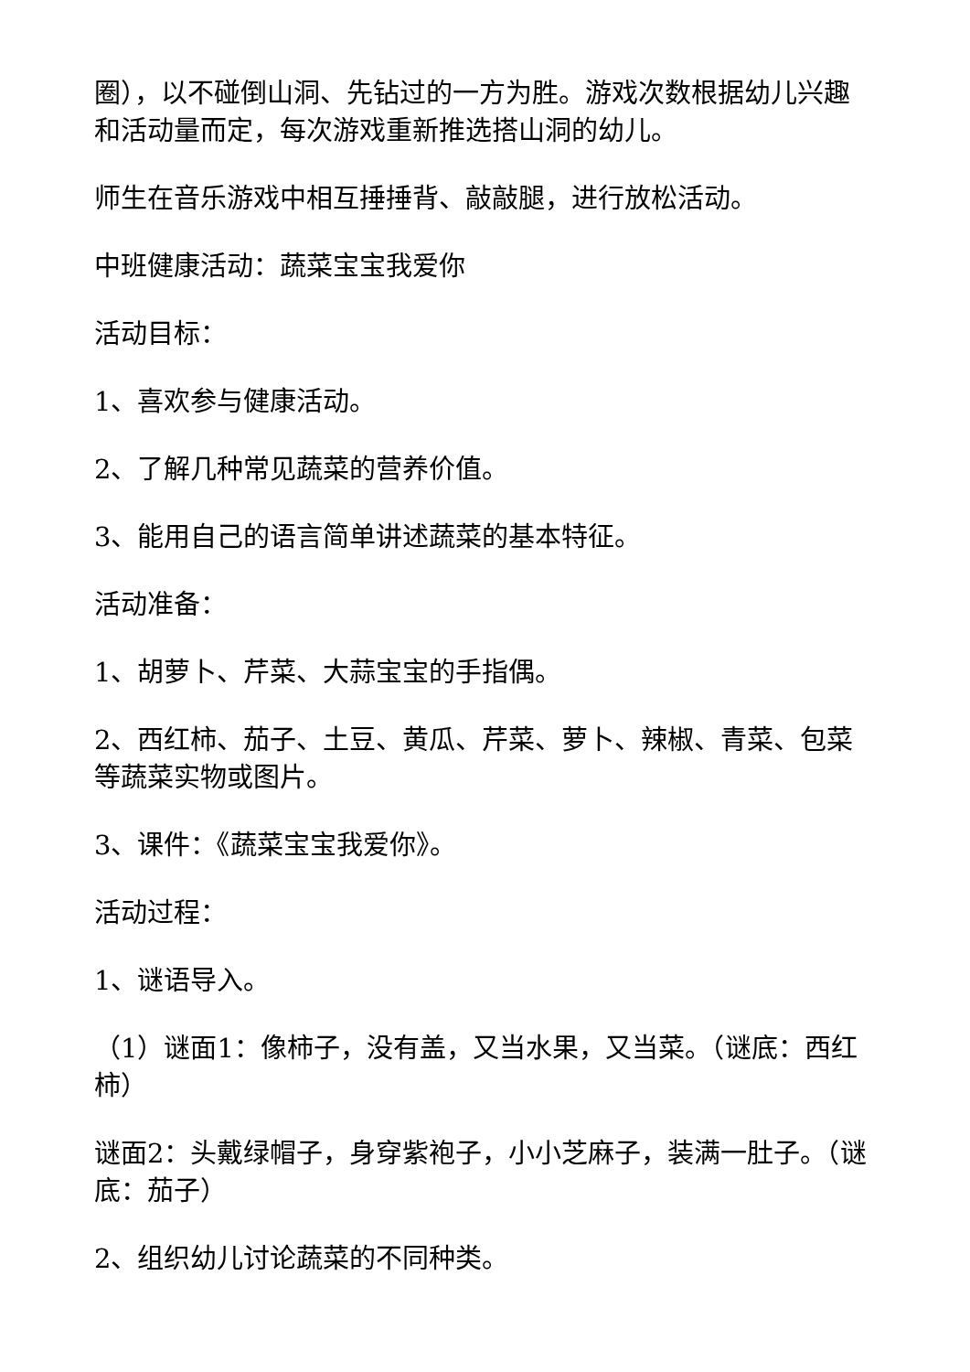圈），以不碰倒山洞、先钻过的一方为胜。游戏次数根据幼儿兴趣和活动量而定，每次游戏重新推选搭山洞的幼儿。
师生在音乐游戏中相互捶捶背、敲敲腿，进行放松活动。
中班健康活动：蔬菜宝宝我爱你
活动目标：
1、喜欢参与健康活动。
2、了解几种常见蔬菜的营养价值。
3、能用自己的语言简单讲述蔬菜的基本特征。
活动准备：
1、胡萝卜、芹菜、大蒜宝宝的手指偶。
2、西红柿、茄子、土豆、黄瓜、芹菜、萝卜、辣椒、青菜、包菜等蔬菜实物或图片。
3、课件：《蔬菜宝宝我爱你》。
活动过程：
1、谜语导入。
（1）谜面1：像柿子，没有盖，又当水果，又当菜。（谜底：西红柿）
谜面2：头戴绿帽子，身穿紫袍子，小小芝麻子，装满一肚子。（谜底：茄子）
2、组织幼儿讨论蔬菜的不同种类。